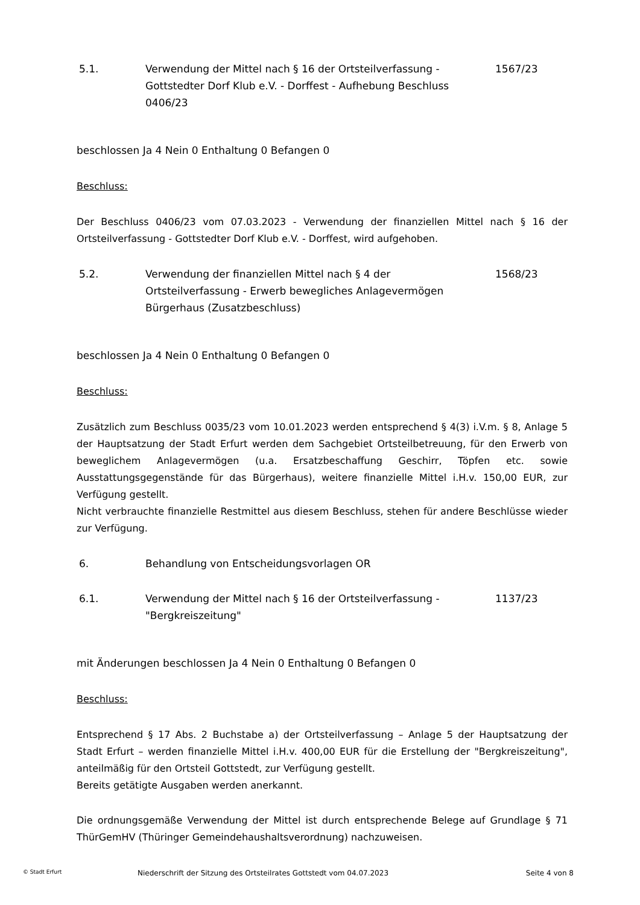5.1. Verwendung der Mittel nach § 16 der Ortsteilverfassung - Gottstedter Dorf Klub e.V. - Dorffest - Aufhebung Beschluss 0406/23
1567/23
beschlossen Ja 4 Nein 0 Enthaltung 0 Befangen 0
Beschluss:
Der Beschluss 0406/23 vom 07.03.2023 - Verwendung der finanziellen Mittel nach § 16 der Ortsteilverfassung - Gottstedter Dorf Klub e.V. - Dorffest, wird aufgehoben.
5.2. Verwendung der finanziellen Mittel nach § 4 der Ortsteilverfassung - Erwerb bewegliches Anlagevermögen Bürgerhaus (Zusatzbeschluss)
1568/23
beschlossen Ja 4 Nein 0 Enthaltung 0 Befangen 0
Beschluss:
Zusätzlich zum Beschluss 0035/23 vom 10.01.2023 werden entsprechend § 4(3) i.V.m. § 8, Anlage 5 der Hauptsatzung der Stadt Erfurt werden dem Sachgebiet Ortsteilbetreuung, für den Erwerb von beweglichem Anlagevermögen (u.a. Ersatzbeschaffung Geschirr, Töpfen etc. sowie Ausstattungsgegenstände für das Bürgerhaus), weitere finanzielle Mittel i.H.v. 150,00 EUR, zur Verfügung gestellt.
Nicht verbrauchte finanzielle Restmittel aus diesem Beschluss, stehen für andere Beschlüsse wieder zur Verfügung.
6. Behandlung von Entscheidungsvorlagen OR
6.1. Verwendung der Mittel nach § 16 der Ortsteilverfassung - "Bergkreiszeitung"
1137/23
mit Änderungen beschlossen Ja 4 Nein 0 Enthaltung 0 Befangen 0
Beschluss:
Entsprechend § 17 Abs. 2 Buchstabe a) der Ortsteilverfassung – Anlage 5 der Hauptsatzung der Stadt Erfurt – werden finanzielle Mittel i.H.v. 400,00 EUR für die Erstellung der "Bergkreiszeitung", anteilmäßig für den Ortsteil Gottstedt, zur Verfügung gestellt.
Bereits getätigte Ausgaben werden anerkannt.
Die ordnungsgemäße Verwendung der Mittel ist durch entsprechende Belege auf Grundlage § 71 ThürGemHV (Thüringer Gemeindehaushaltsverordnung) nachzuweisen.
© Stadt Erfurt
Niederschrift der Sitzung des Ortsteilrates Gottstedt vom 04.07.2023
Seite 4 von 8